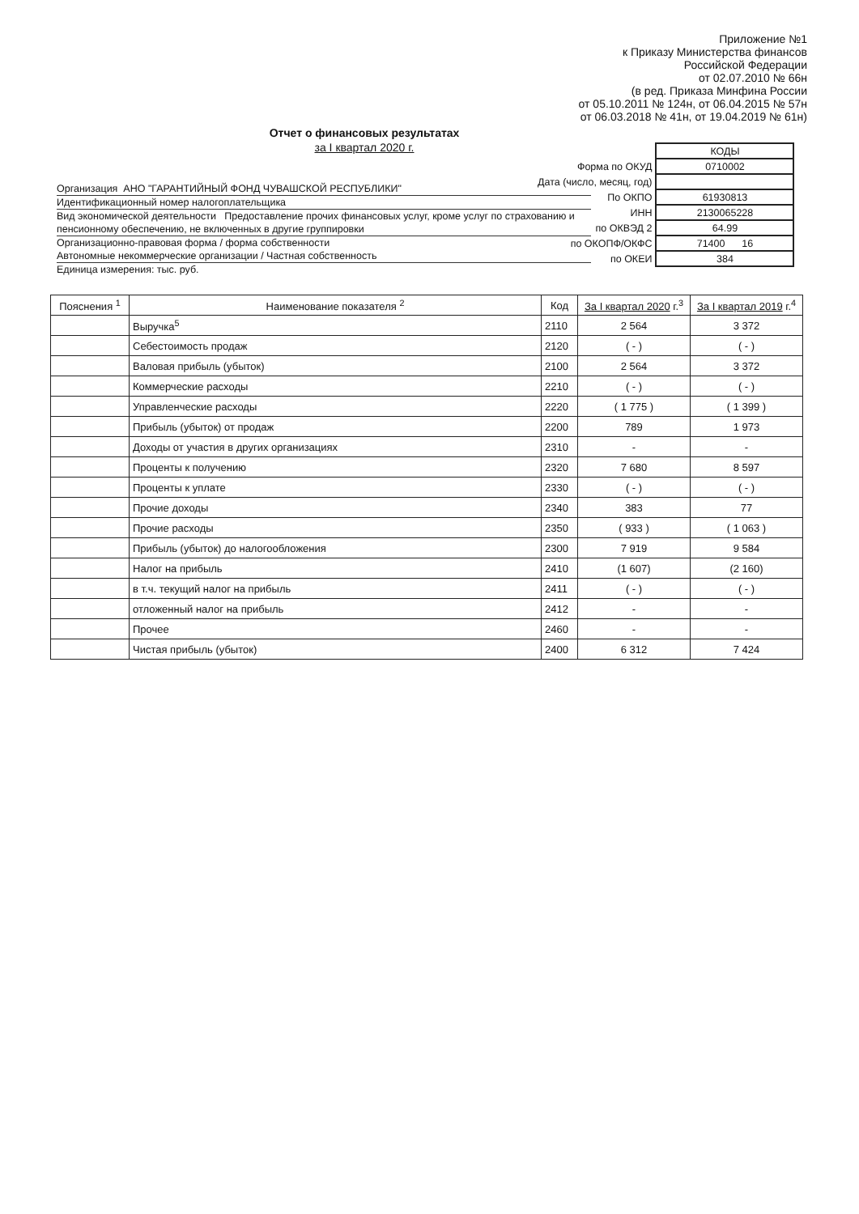Приложение №1
к Приказу Министерства финансов
Российской Федерации
от 02.07.2010 № 66н
(в ред. Приказа Минфина России
от 05.10.2011 № 124н, от 06.04.2015 № 57н
от 06.03.2018 № 41н, от 19.04.2019 № 61н)
Отчет о финансовых результатах
за I квартал 2020 г.
| | КОДЫ |
| Форма по ОКУД | 0710002 |
| Дата (число, месяц, год) | |
| По ОКПО | 61930813 |
| ИНН | 2130065228 |
| по ОКВЭД 2 | 64.99 |
| по ОКОПФ/ОКФС | 71400 16 |
| по ОКЕИ | 384 |
Организация АНО "ГАРАНТИЙНЫЙ ФОНД ЧУВАШСКОЙ РЕСПУБЛИКИ"
Идентификационный номер налогоплательщика
Вид экономической деятельности Предоставление прочих финансовых услуг, кроме услуг по страхованию и пенсионному обеспечению, не включенных в другие группировки
Организационно-правовая форма / форма собственности
Автономные некоммерческие организации / Частная собственность
Единица измерения: тыс. руб.
| Пояснения <sup>1</sup> | Наименование показателя <sup>2</sup> | Код | За I квартал 2020 г.<sup>3</sup> | За I квартал 2019 г.<sup>4</sup> |
| --- | --- | --- | --- | --- |
| | Выручка<sup>5</sup> | 2110 | 2 564 | 3 372 |
| | Себестоимость продаж | 2120 | ( - ) | ( - ) |
| | Валовая прибыль (убыток) | 2100 | 2 564 | 3 372 |
| | Коммерческие расходы | 2210 | ( - ) | ( - ) |
| | Управленческие расходы | 2220 | ( 1 775 ) | ( 1 399 ) |
| | Прибыль (убыток) от продаж | 2200 | 789 | 1 973 |
| | Доходы от участия в других организациях | 2310 | - | - |
| | Проценты к получению | 2320 | 7 680 | 8 597 |
| | Проценты к уплате | 2330 | ( - ) | ( - ) |
| | Прочие доходы | 2340 | 383 | 77 |
| | Прочие расходы | 2350 | ( 933 ) | ( 1 063 ) |
| | Прибыль (убыток) до налогообложения | 2300 | 7 919 | 9 584 |
| | Налог на прибыль | 2410 | (1 607) | (2 160) |
| | в т.ч. текущий налог на прибыль | 2411 | ( - ) | ( - ) |
| | отложенный налог на прибыль | 2412 | - | - |
| | Прочее | 2460 | - | - |
| | Чистая прибыль (убыток) | 2400 | 6 312 | 7 424 |